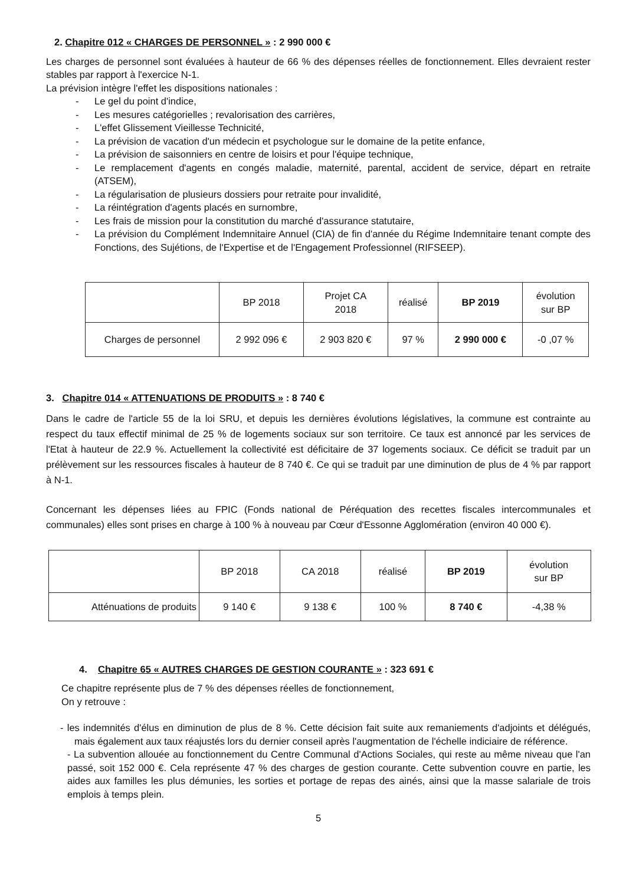2. Chapitre 012 « CHARGES DE PERSONNEL » : 2 990 000 €
Les charges de personnel sont évaluées à hauteur de 66 % des dépenses réelles de fonctionnement. Elles devraient rester stables par rapport à l'exercice N-1.
La prévision intègre l'effet les dispositions nationales :
- Le gel du point d'indice,
- Les mesures catégorielles ; revalorisation des carrières,
- L'effet Glissement Vieillesse Technicité,
- La prévision de vacation d'un médecin et psychologue sur le domaine de la petite enfance,
- La prévision de saisonniers en centre de loisirs et pour l'équipe technique,
- Le remplacement d'agents en congés maladie, maternité, parental, accident de service, départ en retraite (ATSEM),
- La régularisation de plusieurs dossiers pour retraite pour invalidité,
- La réintégration d'agents placés en surnombre,
- Les frais de mission pour la constitution du marché d'assurance statutaire,
- La prévision du Complément Indemnitaire Annuel (CIA) de fin d'année du Régime Indemnitaire tenant compte des Fonctions, des Sujétions, de l'Expertise et de l'Engagement Professionnel (RIFSEEP).
| | BP 2018 | Projet CA 2018 | réalisé | BP 2019 | évolution sur BP |
| --- | --- | --- | --- | --- | --- |
| Charges de personnel | 2 992 096 € | 2 903 820 € | 97 % | 2 990 000 € | -0 ,07 % |
3. Chapitre 014 « ATTENUATIONS DE PRODUITS » : 8 740 €
Dans le cadre de l'article 55 de la loi SRU, et depuis les dernières évolutions législatives, la commune est contrainte au respect du taux effectif minimal de 25 % de logements sociaux sur son territoire. Ce taux est annoncé par les services de l'Etat à hauteur de 22.9 %. Actuellement la collectivité est déficitaire de 37 logements sociaux. Ce déficit se traduit par un prélèvement sur les ressources fiscales à hauteur de 8 740 €. Ce qui se traduit par une diminution de plus de 4 % par rapport à N-1.
Concernant les dépenses liées au FPIC (Fonds national de Péréquation des recettes fiscales intercommunales et communales) elles sont prises en charge à 100 % à nouveau par Cœur d'Essonne Agglomération (environ 40 000 €).
| | BP 2018 | CA 2018 | réalisé | BP 2019 | évolution sur BP |
| --- | --- | --- | --- | --- | --- |
| Atténuations de produits | 9 140 € | 9 138 € | 100 % | 8 740 € | -4,38 % |
4. Chapitre 65 « AUTRES CHARGES DE GESTION COURANTE » : 323 691 €
Ce chapitre représente plus de 7 % des dépenses réelles de fonctionnement,
On y retrouve :
- les indemnités d'élus en diminution de plus de 8 %. Cette décision fait suite aux remaniements d'adjoints et délégués, mais également aux taux réajustés lors du dernier conseil après l'augmentation de l'échelle indiciaire de référence.
- La subvention allouée au fonctionnement du Centre Communal d'Actions Sociales, qui reste au même niveau que l'an passé, soit 152 000 €. Cela représente 47 % des charges de gestion courante. Cette subvention couvre en partie, les aides aux familles les plus démunies, les sorties et portage de repas des ainés, ainsi que la masse salariale de trois emplois à temps plein.
5